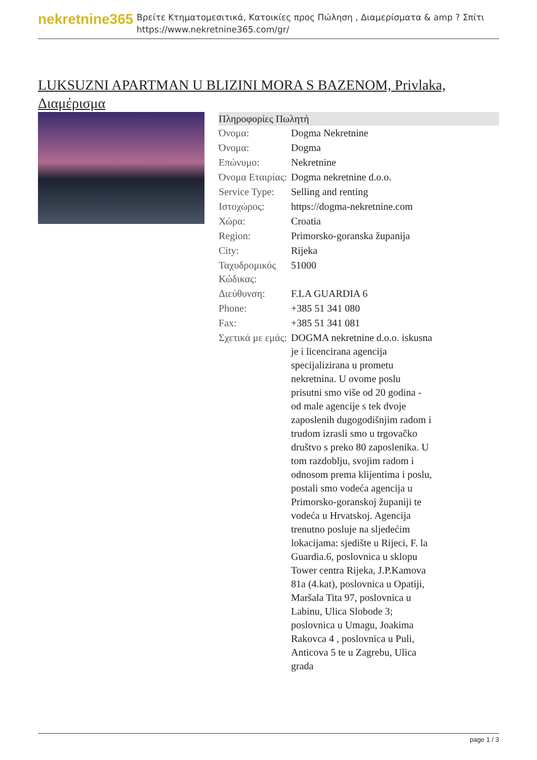nekretnine365
Βρείτε Κτηματομεσιτικά, Κατοικίες προς Πώληση , Διαμερίσματα & amp ? Σπίτι
https://www.nekretnine365.com/gr/
LUKSUZNI APARTMAN U BLIZINI MORA S BAZENOM, Privlaka, Διαμέρισμα
| Πληροφορίες Πωλητή | |
| --- | --- |
| Όνομα: | Dogma Nekretnine |
| Όνομα: | Dogma |
| Επώνυμο: | Nekretnine |
| Όνομα Εταιρίας: | Dogma nekretnine d.o.o. |
| Service Type: | Selling and renting |
| Ιστοχώρος: | https://dogma-nekretnine.com |
| Χώρα: | Croatia |
| Region: | Primorsko-goranska županija |
| City: | Rijeka |
| Ταχυδρομικός Κώδικας: | 51000 |
| Διεύθυνση: | F.LA GUARDIA 6 |
| Phone: | +385 51 341 080 |
| Fax: | +385 51 341 081 |
| Σχετικά με εμάς: | DOGMA nekretnine d.o.o. iskusna je i licencirana agencija specijalizirana u prometu nekretnina. U ovome poslu prisutni smo više od 20 godina - od male agencije s tek dvoje zaposlenih dugogodišnjim radom i trudom izrasli smo u trgovačko društvo s preko 80 zaposlenika. U tom razdoblju, svojim radom i odnosom prema klijentima i poslu, postali smo vodeća agencija u Primorsko-goranskoj županiji te vodeća u Hrvatskoj. Agencija trenutno posluje na sljedećim lokacijama: sjedište u Rijeci, F. la Guardia.6, poslovnica u sklopu Tower centra Rijeka, J.P.Kamova 81a (4.kat), poslovnica u Opatiji, Maršala Tita 97, poslovnica u Labinu, Ulica Slobode 3; poslovnica u Umagu, Joakima Rakovca 4 , poslovnica u Puli, Anticova 5 te u Zagrebu, Ulica grada |
page 1 / 3